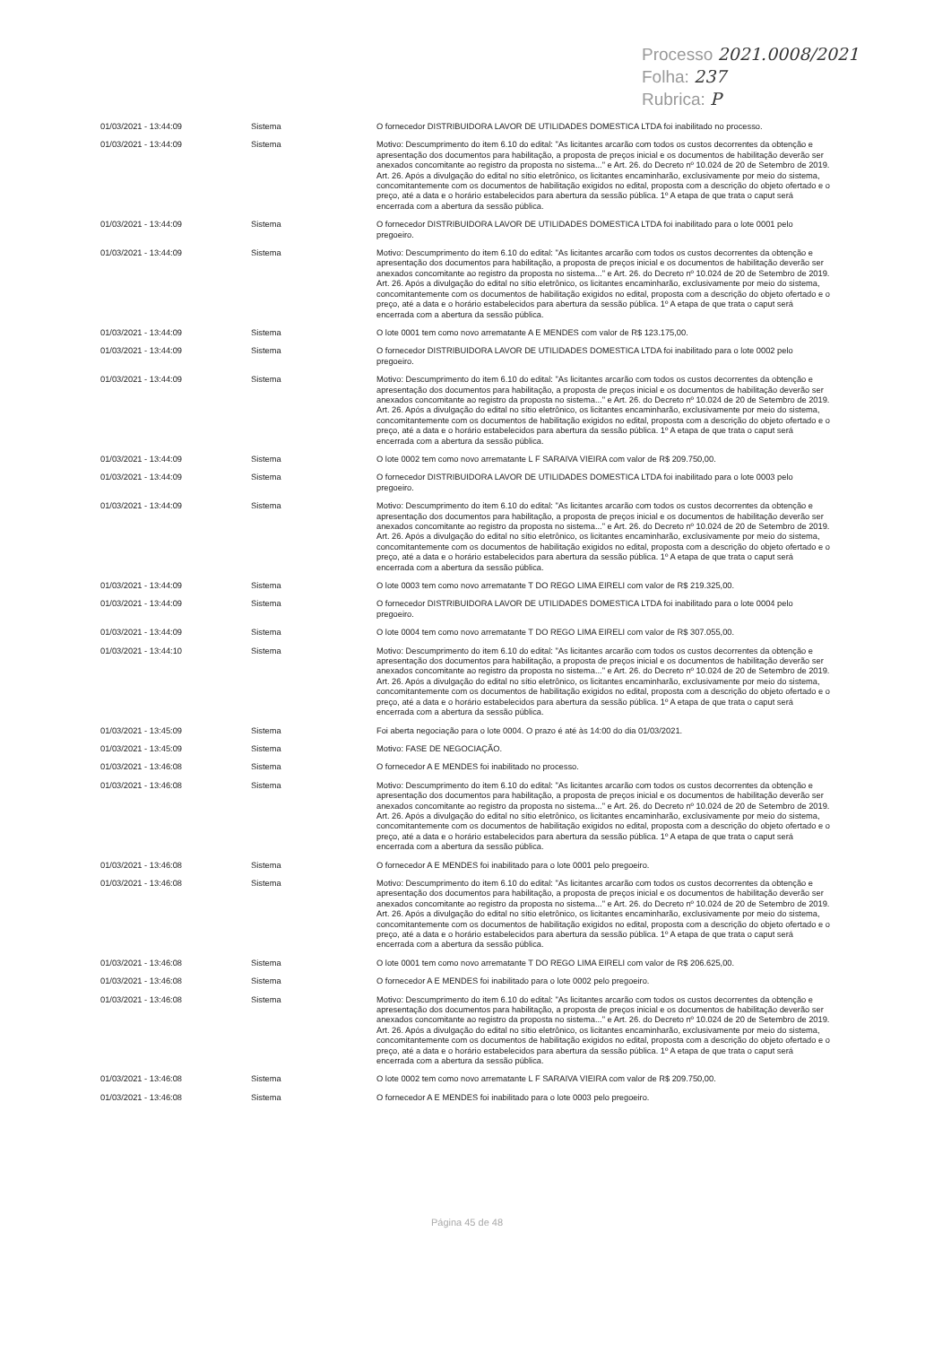Processo 2021.0008/2021
Folha: 237
Rubrica: P
| 01/03/2021 - 13:44:09 | Sistema | O fornecedor DISTRIBUIDORA LAVOR DE UTILIDADES DOMESTICA LTDA foi inabilitado no processo. |
| 01/03/2021 - 13:44:09 | Sistema | Motivo: Descumprimento do item 6.10 do edital: "As licitantes arcarão com todos os custos decorrentes da obtenção e apresentação dos documentos para habilitação, a proposta de preços inicial e os documentos de habilitação deverão ser anexados concomitante ao registro da proposta no sistema..." e Art. 26. do Decreto nº 10.024 de 20 de Setembro de 2019. Art. 26. Após a divulgação do edital no sítio eletrônico, os licitantes encaminharão, exclusivamente por meio do sistema, concomitantemente com os documentos de habilitação exigidos no edital, proposta com a descrição do objeto ofertado e o preço, até a data e o horário estabelecidos para abertura da sessão pública. 1º A etapa de que trata o caput será encerrada com a abertura da sessão pública. |
| 01/03/2021 - 13:44:09 | Sistema | O fornecedor DISTRIBUIDORA LAVOR DE UTILIDADES DOMESTICA LTDA foi inabilitado para o lote 0001 pelo pregoeiro. |
| 01/03/2021 - 13:44:09 | Sistema | Motivo: Descumprimento do item 6.10 do edital: "As licitantes arcarão com todos os custos decorrentes da obtenção e apresentação dos documentos para habilitação, a proposta de preços inicial e os documentos de habilitação deverão ser anexados concomitante ao registro da proposta no sistema..." e Art. 26. do Decreto nº 10.024 de 20 de Setembro de 2019. Art. 26. Após a divulgação do edital no sítio eletrônico, os licitantes encaminharão, exclusivamente por meio do sistema, concomitantemente com os documentos de habilitação exigidos no edital, proposta com a descrição do objeto ofertado e o preço, até a data e o horário estabelecidos para abertura da sessão pública. 1º A etapa de que trata o caput será encerrada com a abertura da sessão pública. |
| 01/03/2021 - 13:44:09 | Sistema | O lote 0001 tem como novo arrematante A E MENDES com valor de R$ 123.175,00. |
| 01/03/2021 - 13:44:09 | Sistema | O fornecedor DISTRIBUIDORA LAVOR DE UTILIDADES DOMESTICA LTDA foi inabilitado para o lote 0002 pelo pregoeiro. |
| 01/03/2021 - 13:44:09 | Sistema | Motivo: Descumprimento do item 6.10 do edital: "As licitantes arcarão com todos os custos decorrentes da obtenção e apresentação dos documentos para habilitação, a proposta de preços inicial e os documentos de habilitação deverão ser anexados concomitante ao registro da proposta no sistema..." e Art. 26. do Decreto nº 10.024 de 20 de Setembro de 2019. Art. 26. Após a divulgação do edital no sítio eletrônico, os licitantes encaminharão, exclusivamente por meio do sistema, concomitantemente com os documentos de habilitação exigidos no edital, proposta com a descrição do objeto ofertado e o preço, até a data e o horário estabelecidos para abertura da sessão pública. 1º A etapa de que trata o caput será encerrada com a abertura da sessão pública. |
| 01/03/2021 - 13:44:09 | Sistema | O lote 0002 tem como novo arrematante L F SARAIVA VIEIRA com valor de R$ 209.750,00. |
| 01/03/2021 - 13:44:09 | Sistema | O fornecedor DISTRIBUIDORA LAVOR DE UTILIDADES DOMESTICA LTDA foi inabilitado para o lote 0003 pelo pregoeiro. |
| 01/03/2021 - 13:44:09 | Sistema | Motivo: Descumprimento do item 6.10 do edital: "As licitantes arcarão com todos os custos decorrentes da obtenção e apresentação dos documentos para habilitação, a proposta de preços inicial e os documentos de habilitação deverão ser anexados concomitante ao registro da proposta no sistema..." e Art. 26. do Decreto nº 10.024 de 20 de Setembro de 2019. Art. 26. Após a divulgação do edital no sítio eletrônico, os licitantes encaminharão, exclusivamente por meio do sistema, concomitantemente com os documentos de habilitação exigidos no edital, proposta com a descrição do objeto ofertado e o preço, até a data e o horário estabelecidos para abertura da sessão pública. 1º A etapa de que trata o caput será encerrada com a abertura da sessão pública. |
| 01/03/2021 - 13:44:09 | Sistema | O lote 0003 tem como novo arrematante T DO REGO LIMA EIRELI com valor de R$ 219.325,00. |
| 01/03/2021 - 13:44:09 | Sistema | O fornecedor DISTRIBUIDORA LAVOR DE UTILIDADES DOMESTICA LTDA foi inabilitado para o lote 0004 pelo pregoeiro. |
| 01/03/2021 - 13:44:09 | Sistema | O lote 0004 tem como novo arrematante T DO REGO LIMA EIRELI com valor de R$ 307.055,00. |
| 01/03/2021 - 13:44:10 | Sistema | Motivo: Descumprimento do item 6.10 do edital: "As licitantes arcarão com todos os custos decorrentes da obtenção e apresentação dos documentos para habilitação, a proposta de preços inicial e os documentos de habilitação deverão ser anexados concomitante ao registro da proposta no sistema..." e Art. 26. do Decreto nº 10.024 de 20 de Setembro de 2019. Art. 26. Após a divulgação do edital no sítio eletrônico, os licitantes encaminharão, exclusivamente por meio do sistema, concomitantemente com os documentos de habilitação exigidos no edital, proposta com a descrição do objeto ofertado e o preço, até a data e o horário estabelecidos para abertura da sessão pública. 1º A etapa de que trata o caput será encerrada com a abertura da sessão pública. |
| 01/03/2021 - 13:45:09 | Sistema | Foi aberta negociação para o lote 0004. O prazo é até às 14:00 do dia 01/03/2021. |
| 01/03/2021 - 13:45:09 | Sistema | Motivo: FASE DE NEGOCIAÇÃO. |
| 01/03/2021 - 13:46:08 | Sistema | O fornecedor A E MENDES foi inabilitado no processo. |
| 01/03/2021 - 13:46:08 | Sistema | Motivo: Descumprimento do item 6.10 do edital: "As licitantes arcarão com todos os custos decorrentes da obtenção e apresentação dos documentos para habilitação, a proposta de preços inicial e os documentos de habilitação deverão ser anexados concomitante ao registro da proposta no sistema..." e Art. 26. do Decreto nº 10.024 de 20 de Setembro de 2019. Art. 26. Após a divulgação do edital no sítio eletrônico, os licitantes encaminharão, exclusivamente por meio do sistema, concomitantemente com os documentos de habilitação exigidos no edital, proposta com a descrição do objeto ofertado e o preço, até a data e o horário estabelecidos para abertura da sessão pública. 1º A etapa de que trata o caput será encerrada com a abertura da sessão pública. |
| 01/03/2021 - 13:46:08 | Sistema | O fornecedor A E MENDES foi inabilitado para o lote 0001 pelo pregoeiro. |
| 01/03/2021 - 13:46:08 | Sistema | Motivo: Descumprimento do item 6.10 do edital: "As licitantes arcarão com todos os custos decorrentes da obtenção e apresentação dos documentos para habilitação, a proposta de preços inicial e os documentos de habilitação deverão ser anexados concomitante ao registro da proposta no sistema..." e Art. 26. do Decreto nº 10.024 de 20 de Setembro de 2019. Art. 26. Após a divulgação do edital no sítio eletrônico, os licitantes encaminharão, exclusivamente por meio do sistema, concomitantemente com os documentos de habilitação exigidos no edital, proposta com a descrição do objeto ofertado e o preço, até a data e o horário estabelecidos para abertura da sessão pública. 1º A etapa de que trata o caput será encerrada com a abertura da sessão pública. |
| 01/03/2021 - 13:46:08 | Sistema | O lote 0001 tem como novo arrematante T DO REGO LIMA EIRELI com valor de R$ 206.625,00. |
| 01/03/2021 - 13:46:08 | Sistema | O fornecedor A E MENDES foi inabilitado para o lote 0002 pelo pregoeiro. |
| 01/03/2021 - 13:46:08 | Sistema | Motivo: Descumprimento do item 6.10 do edital: "As licitantes arcarão com todos os custos decorrentes da obtenção e apresentação dos documentos para habilitação, a proposta de preços inicial e os documentos de habilitação deverão ser anexados concomitante ao registro da proposta no sistema..." e Art. 26. do Decreto nº 10.024 de 20 de Setembro de 2019. Art. 26. Após a divulgação do edital no sítio eletrônico, os licitantes encaminharão, exclusivamente por meio do sistema, concomitantemente com os documentos de habilitação exigidos no edital, proposta com a descrição do objeto ofertado e o preço, até a data e o horário estabelecidos para abertura da sessão pública. 1º A etapa de que trata o caput será encerrada com a abertura da sessão pública. |
| 01/03/2021 - 13:46:08 | Sistema | O lote 0002 tem como novo arrematante L F SARAIVA VIEIRA com valor de R$ 209.750,00. |
| 01/03/2021 - 13:46:08 | Sistema | O fornecedor A E MENDES foi inabilitado para o lote 0003 pelo pregoeiro. |
Página 45 de 48